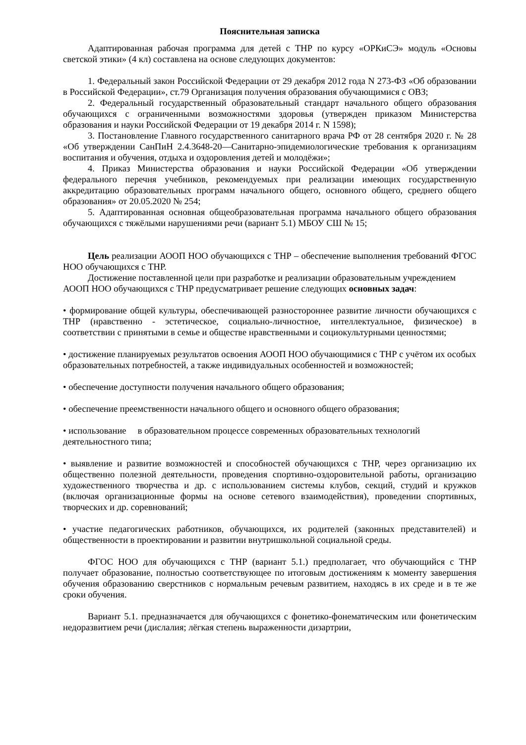Пояснительная записка
Адаптированная рабочая программа для детей с ТНР по курсу «ОРКиСЭ» модуль «Основы светской этики» (4 кл) составлена на основе следующих документов:
1. Федеральный закон Российской Федерации от 29 декабря 2012 года N 273-ФЗ «Об образовании в Российской Федерации», ст.79 Организация получения образования обучающимися с ОВЗ;
2. Федеральный государственный образовательный стандарт начального общего образования обучающихся с ограниченными возможностями здоровья (утвержден приказом Министерства образования и науки Российской Федерации от 19 декабря 2014 г. N 1598);
3. Постановление Главного государственного санитарного врача РФ от 28 сентября 2020 г. № 28 «Об утверждении СанПиН 2.4.3648-20―Санитарно-эпидемиологические требования к организациям воспитания и обучения, отдыха и оздоровления детей и молодёжи»;
4. Приказ Министерства образования и науки Российской Федерации «Об утверждении федерального перечня учебников, рекомендуемых при реализации имеющих государственную аккредитацию образовательных программ начального общего, основного общего, среднего общего образования» от 20.05.2020 № 254;
5. Адаптированная основная общеобразовательная программа начального общего образования обучающихся с тяжёлыми нарушениями речи (вариант 5.1) МБОУ СШ № 15;
Цель реализации АООП НОО обучающихся с ТНР – обеспечение выполнения требований ФГОС НОО обучающихся с ТНР.
Достижение поставленной цели при разработке и реализации образовательным учреждением АООП НОО обучающихся с ТНР предусматривает решение следующих основных задач:
• формирование общей культуры, обеспечивающей разностороннее развитие личности обучающихся с ТНР (нравственно - эстетическое, социально-личностное, интеллектуальное, физическое) в соответствии с принятыми в семье и обществе нравственными и социокультурными ценностями;
• достижение планируемых результатов освоения АООП НОО обучающимися с ТНР с учётом их особых образовательных потребностей, а также индивидуальных особенностей и возможностей;
• обеспечение доступности получения начального общего образования;
• обеспечение преемственности начального общего и основного общего образования;
• использование в образовательном процессе современных образовательных технологий деятельностного типа;
• выявление и развитие возможностей и способностей обучающихся с ТНР, через организацию их общественно полезной деятельности, проведения спортивно-оздоровительной работы, организацию художественного творчества и др. с использованием системы клубов, секций, студий и кружков (включая организационные формы на основе сетевого взаимодействия), проведении спортивных, творческих и др. соревнований;
• участие педагогических работников, обучающихся, их родителей (законных представителей) и общественности в проектировании и развитии внутришкольной социальной среды.
ФГОС НОО для обучающихся с ТНР (вариант 5.1.) предполагает, что обучающийся с ТНР получает образование, полностью соответствующее по итоговым достижениям к моменту завершения обучения образованию сверстников с нормальным речевым развитием, находясь в их среде и в те же сроки обучения.
Вариант 5.1. предназначается для обучающихся с фонетико-фонематическим или фонетическим недоразвитием речи (дислалия; лёгкая степень выраженности дизартрии,